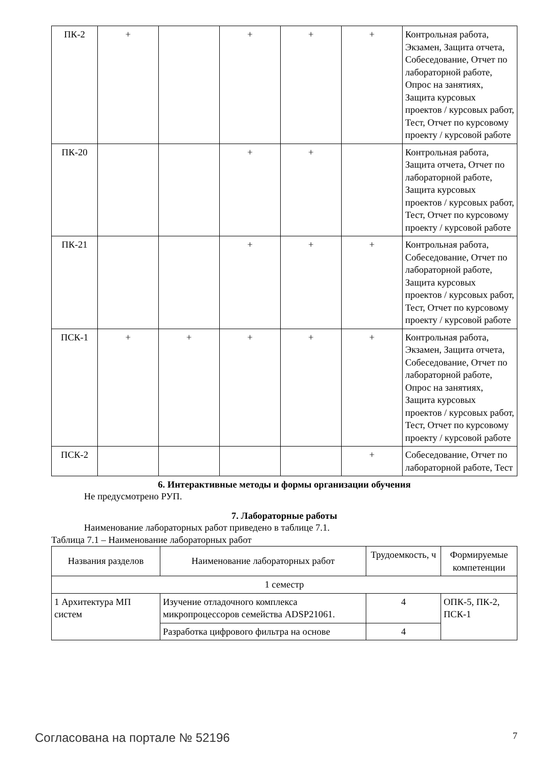| ПК-2 | + | | + | + | + | Контрольная работа, Экзамен, Защита отчета, Собеседование, Отчет по лабораторной работе, Опрос на занятиях, Защита курсовых проектов / курсовых работ, Тест, Отчет по курсовому проекту / курсовой работе |
| ПК-20 | | | + | + | | Контрольная работа, Защита отчета, Отчет по лабораторной работе, Защита курсовых проектов / курсовых работ, Тест, Отчет по курсовому проекту / курсовой работе |
| ПК-21 | | | + | + | + | Контрольная работа, Собеседование, Отчет по лабораторной работе, Защита курсовых проектов / курсовых работ, Тест, Отчет по курсовому проекту / курсовой работе |
| ПСК-1 | + | + | + | + | + | Контрольная работа, Экзамен, Защита отчета, Собеседование, Отчет по лабораторной работе, Опрос на занятиях, Защита курсовых проектов / курсовых работ, Тест, Отчет по курсовому проекту / курсовой работе |
| ПСК-2 | | | | | + | Собеседование, Отчет по лабораторной работе, Тест |
6. Интерактивные методы и формы организации обучения
Не предусмотрено РУП.
7. Лабораторные работы
Наименование лабораторных работ приведено в таблице 7.1.
Таблица 7.1 – Наименование лабораторных работ
| Названия разделов | Наименование лабораторных работ | Трудоемкость, ч | Формируемые компетенции |
| --- | --- | --- | --- |
| 1 семестр | | | |
| 1 Архитектура МП систем | Изучение отладочного комплекса микропроцессоров семейства ADSP21061. | 4 | ОПК-5, ПК-2, ПСК-1 |
| | Разработка цифрового фильтра на основе | 4 | |
Согласована на портале № 52196 7